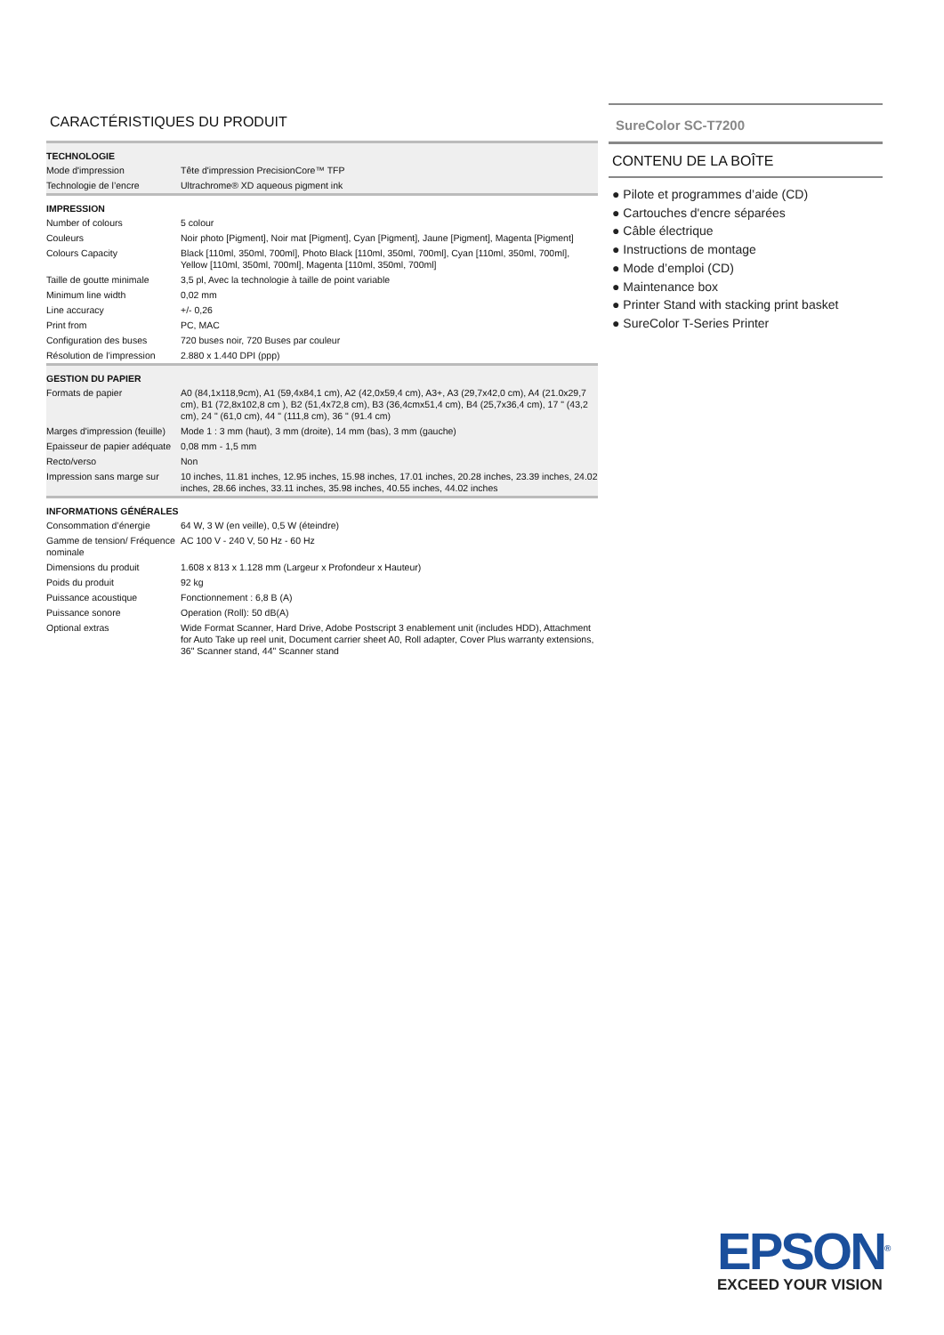CARACTÉRISTIQUES DU PRODUIT
| TECHNOLOGIE | |
| --- | --- |
| Mode d'impression | Tête d'impression PrecisionCore™ TFP |
| Technologie de l’encre | Ultrachrome® XD aqueous pigment ink |
| IMPRESSION | |
| Number of colours | 5 colour |
| Couleurs | Noir photo [Pigment], Noir mat [Pigment], Cyan [Pigment], Jaune [Pigment], Magenta [Pigment] |
| Colours Capacity | Black [110ml, 350ml, 700ml], Photo Black [110ml, 350ml, 700ml], Cyan [110ml, 350ml, 700ml], Yellow [110ml, 350ml, 700ml], Magenta [110ml, 350ml, 700ml] |
| Taille de goutte minimale | 3,5 pl, Avec la technologie à taille de point variable |
| Minimum line width | 0,02 mm |
| Line accuracy | +/- 0,26 |
| Print from | PC, MAC |
| Configuration des buses | 720 buses noir, 720 Buses par couleur |
| Résolution de l’impression | 2.880 x 1.440 DPI (ppp) |
| GESTION DU PAPIER | |
| Formats de papier | A0 (84,1x118,9cm), A1 (59,4x84,1 cm), A2 (42,0x59,4 cm), A3+, A3 (29,7x42,0 cm), A4 (21.0x29,7 cm), B1 (72,8x102,8 cm ), B2 (51,4x72,8 cm), B3 (36,4cmx51,4 cm), B4 (25,7x36,4 cm), 17 " (43,2 cm), 24 " (61,0 cm), 44 " (111,8 cm), 36 " (91.4 cm) |
| Marges d'impression (feuille) | Mode 1 : 3 mm (haut), 3 mm (droite), 14 mm (bas), 3 mm (gauche) |
| Epaisseur de papier adéquate | 0,08 mm - 1,5 mm |
| Recto/verso | Non |
| Impression sans marge sur | 10 inches, 11.81 inches, 12.95 inches, 15.98 inches, 17.01 inches, 20.28 inches, 23.39 inches, 24.02 inches, 28.66 inches, 33.11 inches, 35.98 inches, 40.55 inches, 44.02 inches |
| INFORMATIONS GÉNÉRALES | |
| Consommation d’énergie | 64 W, 3 W (en veille), 0,5 W (éteindre) |
| Gamme de tension/ Fréquence nominale | AC 100 V - 240 V, 50 Hz - 60 Hz |
| Dimensions du produit | 1.608 x 813 x 1.128 mm (Largeur x Profondeur x Hauteur) |
| Poids du produit | 92 kg |
| Puissance acoustique | Fonctionnement : 6,8 B (A) |
| Puissance sonore | Operation (Roll): 50 dB(A) |
| Optional extras | Wide Format Scanner, Hard Drive, Adobe Postscript 3 enablement unit (includes HDD), Attachment for Auto Take up reel unit, Document carrier sheet A0, Roll adapter, Cover Plus warranty extensions, 36" Scanner stand, 44" Scanner stand |
SureColor SC-T7200
CONTENU DE LA BOÎTE
● Pilote et programmes d’aide (CD)
● Cartouches d'encre séparées
● Câble électrique
● Instructions de montage
● Mode d’emploi (CD)
● Maintenance box
● Printer Stand with stacking print basket
● SureColor T-Series Printer
EPSON<sup>®</sup>
EXCEED YOUR VISION